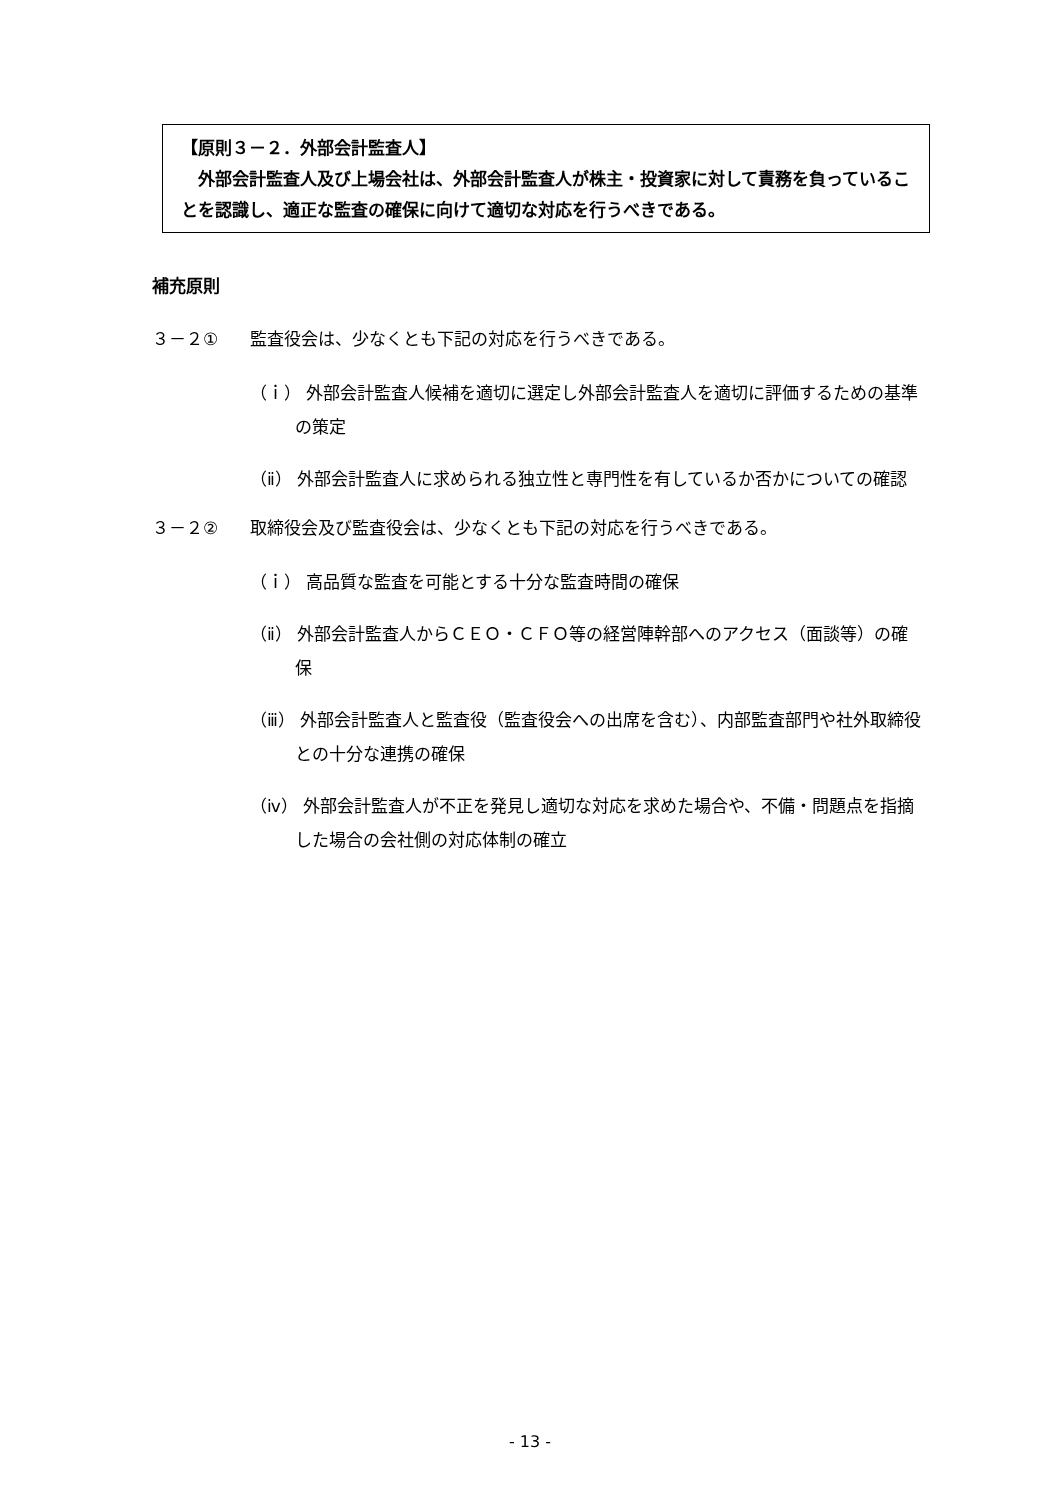【原則３－２．外部会計監査人】
　外部会計監査人及び上場会社は、外部会計監査人が株主・投資家に対して責務を負っていることを認識し、適正な監査の確保に向けて適切な対応を行うべきである。
補充原則
３－２① 監査役会は、少なくとも下記の対応を行うべきである。
（ｉ） 外部会計監査人候補を適切に選定し外部会計監査人を適切に評価するための基準の策定
（ⅱ） 外部会計監査人に求められる独立性と専門性を有しているか否かについての確認
３－２② 取締役会及び監査役会は、少なくとも下記の対応を行うべきである。
（ｉ） 高品質な監査を可能とする十分な監査時間の確保
（ⅱ） 外部会計監査人からＣＥＯ・ＣＦＯ等の経営陣幹部へのアクセス（面談等）の確保
（ⅲ） 外部会計監査人と監査役（監査役会への出席を含む）、内部監査部門や社外取締役との十分な連携の確保
（ⅳ） 外部会計監査人が不正を発見し適切な対応を求めた場合や、不備・問題点を指摘した場合の会社側の対応体制の確立
- 13 -